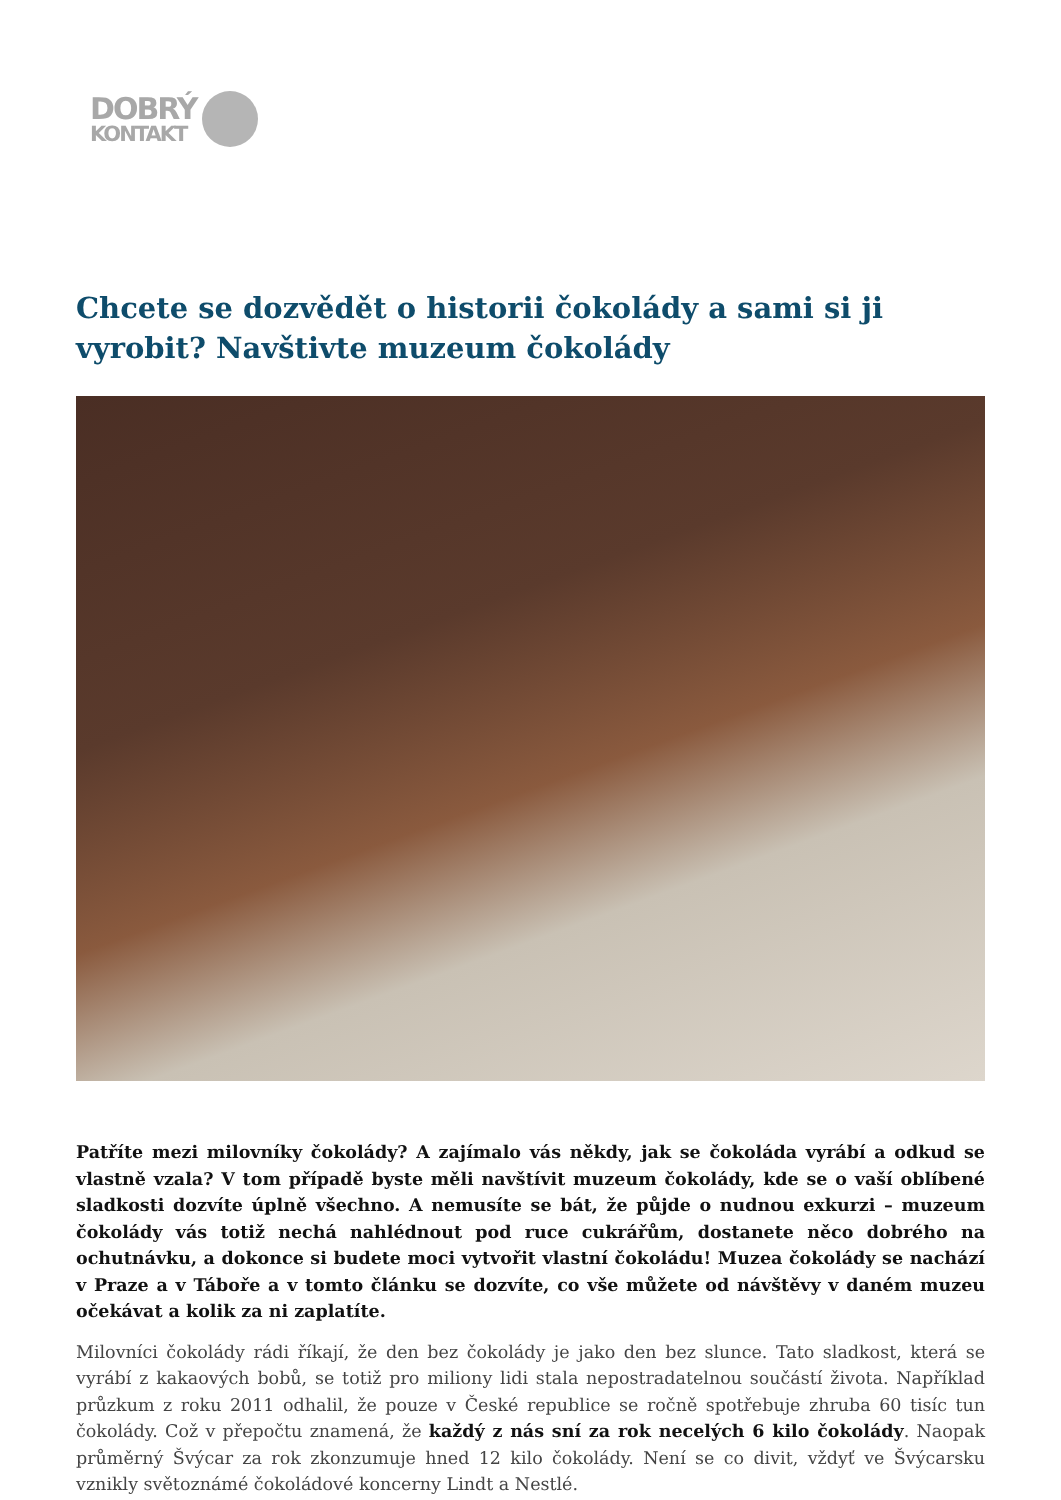DOBRÝ
KONTAKT
Chcete se dozvědět o historii čokolády a sami si ji vyrobit? Navštivte muzeum čokolády
Patříte mezi milovníky čokolády? A zajímalo vás někdy, jak se čokoláda vyrábí a odkud se vlastně vzala? V tom případě byste měli navštívit muzeum čokolády, kde se o vaší oblíbené sladkosti dozvíte úplně všechno. A nemusíte se bát, že půjde o nudnou exkurzi – muzeum čokolády vás totiž nechá nahlédnout pod ruce cukrářům, dostanete něco dobrého na ochutnávku, a dokonce si budete moci vytvořit vlastní čokoládu! Muzea čokolády se nachází v Praze a v Táboře a v tomto článku se dozvíte, co vše můžete od návštěvy v daném muzeu očekávat a kolik za ni zaplatíte.
Milovníci čokolády rádi říkají, že den bez čokolády je jako den bez slunce. Tato sladkost, která se vyrábí z kakaových bobů, se totiž pro miliony lidi stala nepostradatelnou součástí života. Například průzkum z roku 2011 odhalil, že pouze v České republice se ročně spotřebuje zhruba 60 tisíc tun čokolády. Což v přepočtu znamená, že každý z nás sní za rok necelých 6 kilo čokolády. Naopak průměrný Švýcar za rok zkonzumuje hned 12 kilo čokolády. Není se co divit, vždyť ve Švýcarsku vznikly světoznámé čokoládové koncerny Lindt a Nestlé.